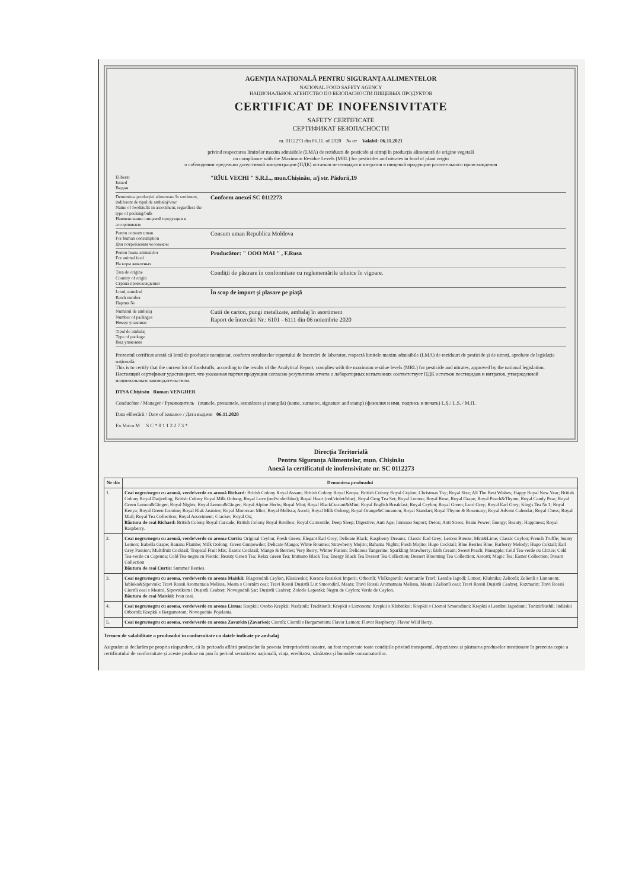AGENȚIA NAȚIONALĂ PENTRU SIGURANȚA ALIMENTELOR
NATIONAL FOOD SAFETY AGENCY
НАЦИОНАЛЬНОЕ АГЕНТСТВО ПО БЕЗОПАСНОСТИ ПИЩЕВЫХ ПРОДУКТОВ
CERTIFICAT DE INOFENSIVITATE
SAFETY CERTIFICATE
СЕРТИФИКАТ БЕЗОПАСНОСТИ
nr. 0112273 din 06.11. of 2020 № от Valabil: 06.11.2021
privind respectarea limitelor maxim admisibile (LMA) de reziduuri de pesticide și nitrați în producția alimentară de origine vegetală
on compliance with the Maximum Residue Levels (MRL) for pesticides and nitrates in food of plant origin
о соблюдении предельно допустимой концентрации (ПДК) остатков пестицидов и нитратов в пищевой продукции растительного происхождения
Eliberat
Issued
Выдан
"RÎUL VECHI " S.R.L., mun.Chișinău, a/j str. Pădurii,19
Denumirea producției alimentare în sortiment, indiferent de tipul de ambalaj/vrac
Name of foodstuffs in assortment, regardless the type of packing/bulk
Наименование пищевой продукции в ассортименте
Conform anexei SC 0112273
Pentru consum uman
For human consumption
Для потребления человеком
Consum uman Republica Moldova
Pentru hrana animalelor
For animal feed
На корм животных
Producător: " OOO MAI " , F.Rusa
Țara de origine
Country of origin
Страна происхождения
Condiții de păstrare în conformitate cu reglementările tehnice în vigoare.
Lotul, numărul
Batch number
Партия №
În scop de import și plasare pe piață
Numărul de ambalaj
Number of packages
Номер упаковки
Cutii de carton, pungi metalizate, ambalaj în asortiment
Raport de încercări Nr.: 6101 - 6111 din 06 noiembrie 2020
Tipul de ambalaj
Type of package
Вид упаковки
Prezentul certificat atestă că lotul de producție menționat, conform rezultatelor raportului de încercări de laborator, respectă limitele maxim admisibile (LMA) de reziduuri de pesticide și de nitrați, aprobate de legislația națională.
This is to certify that the current lot of foodstuffs, according to the results of the Analytical Report, complies with the maximum residue levels (MRL) for pesticide and nitrates, approved by the national legislation.
Настоящий сертификат удостоверяет, что указанная партия продукции согласно результатам отчета о лабораторных испытаниях соответствует ПДК остатков пестицидов и нитратов, утвержденной национальным законодательством.
DTSA Chișinău Roman VENGHER
Conducător / Manager / Руководитель (numele, prenumele, semnătura și ștampila) (name, surname, signature and stamp) (фамилия и имя, подпись и печать) L.Ș./ L.S. / M.П.
Data eliberării / Date of issuance / Дата выдачи 06.11.2020
Ex.Voicu M S C * 0 1 1 2 2 7 3 *
Direcția Teritorială
Pentru Siguranța Alimentelor, mun. Chișinău
Anexă la certificatul de inofensivitate nr. SC 0112273
| Nr d/o | Denumirea produsului |
| --- | --- |
| 1. | Ceai negru/negru cu aromă, verde/verde cu aromă Richard: British Colony Royal Assam; British Colony Royal Kenya; British Colony Royal Ceylon; Christmas Toy; Royal Size; All The Best Wishes; Happy Royal New Year; British Colony Royal Darjeeling; British Colony Royal Milk Oolong; Royal Love (red/violet/blue); Royal Heart (red/violet/blue); Royal Grog Tea Set; Royal Lemon; Royal Rose; Royal Grape; Royal Peach&Thyme; Royal Candy Pear; Royal Green Lemon&Ginger; Royal Nights; Royal Lemon&Ginger; Royal Alpine Herbs; Royal Mint; Royal BlackCurrant&Mint; Royal English Breakfast; Royal Ceylon; Royal Green; Lord Grey; Royal Earl Grey; King's Tea № 1; Royal Kenya; Royal Green Jasmine; Royal Blak Jasmine; Royal Moroccan Mint; Royal Melissa; Asorti; Royal Milk Oolong; Royal Orange&Cinnamon; Royal Standart; Royal Thyme & Rosemary; Royal Advent Calendar; Royal Chess; Royal Mail; Royal Tea Collection; Royal Assortment; Cracker; Royal Ox; Băutura de ceai Richard: British Colony Royal Carcade; British Colony Royal Rooibos; Royal Camomile; Deep Sleep; Digestive; Anti Age; Immuno Suport; Detox; Anti Stress; Brain Power; Energy; Beauty; Happiness; Royal Raspberry. |
| 2. | Ceai negru/negru cu aromă, verde/verde cu aroma Curtis: Original Ceylon; Fresh Green; Elegant Earl Grey; Delicate Black; Raspberry Dreams; Classic Earl Grey; Lemon Breeze; Mint&Lime; Classic Ceylon; French Truffle; Sunny Lemon; Isabella Grape; Banana Flambe; Milk Oolong; Green Gunpowder; Delicate Mango; White Bountea; Strawberry Mojito; Bahama Nights; Fresh Mojito; Hugo Cocktail; Blue Berries Blue; Barberry Melody; Hugo Coktail; Earl Grey Passion; Multifruit Cocktail; Tropical Fruit Mix; Exotic Cocktail; Mango & Berries; Very Berry; Winter Fusion; Delicious Tangerine; Sparkling Strawberry; Irish Cream; Sweet Peach; Pineapple; Cold Tea-verde cu Citrice; Cold Tea-verde cu Capsuna; Cold Tea-negru cu Piersic; Beauty Green Tea; Relax Green Tea; Immuno Black Tea; Energy Black Tea Dessert Tea Collection; Dessert Blooming Tea Collection; Assorti; Magic Tea; Easter Collection; Dream Collection Băutura de ceai Curtis: Summer Berries. |
| 3. | Ceai negru/negru cu aroma, verde/verde cu aroma Maiskii: Blagorodnîi Ceylon, Klasiceskii; Korona Rosiskoi Imperii; Otbornîi; Vîsîkogornîi; Aromatnîe Travî; Lesnîie Iagodî; Limon; Klubnika; Zelionîi; Zelionîi s Limonom; Iabloko&Șipovnik; Travi Rossii Aromatnaia Melissa, Meata s Ciornîm ceai; Travi Rossii Dușistîi List Smorodinî, Meata; Travi Rossii Aromatnaia Melissa, Meata i Zelionîi ceai; Travi Rossii Dușistîi Ceabreț, Rozmarin; Travi Rossii Ciornîi ceai s Meatoi, Șipovnikom i Dușistîi Ceabreț; Novogodnîi Șar; Dușistîi Ceabreț; Zolotîe Lepestki; Negru de Ceylon; Verde de Ceylon. Băutura de ceai Maiskii: Ivan ceai. |
| 4. | Ceai negru/negru cu aroma, verde/verde cu aroma Lisma: Krepkii; Osobo Krepkii; Nasîșinîi; Traditionîi; Krepkii s Limonom; Krepkii s Klubnikoi; Krepkii s Ciornoi Smorodinoi; Krepkii s Lesnîmi Iagodami; Tonizirîiushîi; Indiiskii Otbornîi; Krepkii s Bergamotom; Novogodnie Pojelania. |
| 5. | Ceai negru/negru cu aroma, verde/verde cu aroma Zavarkin (Zavarko): Ciornîi; Ciornîi s Bergamotom; Flavor Lemon; Flavor Raspberry; Flavor Wild Berry. |
Termen de valabilitate a produsului în conformitate cu datele indicate pe ambalaj
Asigurăm și declarăm pe propria răspundere, că în perioada aflării produselor în posesia întreprinderii noastre, au fost respectate toate condițiile privind transportul, depozitarea și păstrarea produselor menționate în prezenta copie a certificatului de conformitate și aceste produse nu pun în pericol securitatea națională, viața, ereditatea, sănătatea și bunurile consumatorilor.